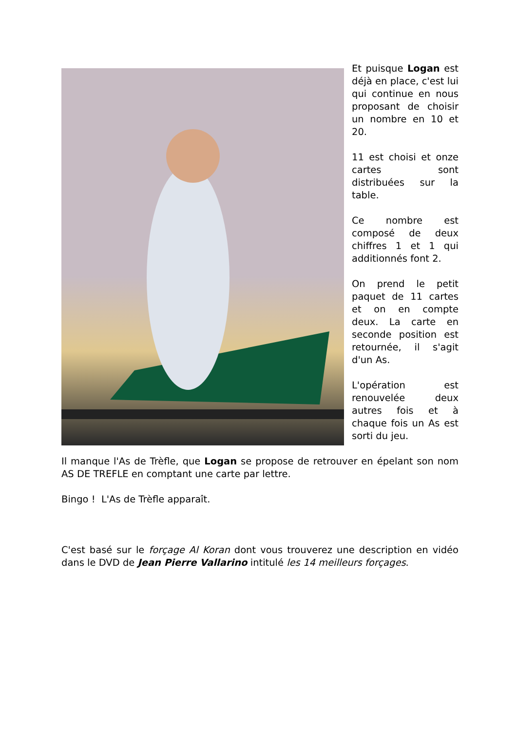Et puisque Logan est déjà en place, c'est lui qui continue en nous proposant de choisir un nombre en 10 et 20.
11 est choisi et onze cartes sont distribuées sur la table.
Ce nombre est composé de deux chiffres 1 et 1 qui additionnés font 2.
On prend le petit paquet de 11 cartes et on en compte deux. La carte en seconde position est retournée, il s'agit d'un As.
L'opération est renouvelée deux autres fois et à chaque fois un As est sorti du jeu.
Il manque l'As de Trèfle, que Logan se propose de retrouver en épelant son nom AS DE TREFLE en comptant une carte par lettre.
Bingo ! L'As de Trèfle apparaît.
C'est basé sur le forçage Al Koran dont vous trouverez une description en vidéo dans le DVD de Jean Pierre Vallarino intitulé les 14 meilleurs forçages.